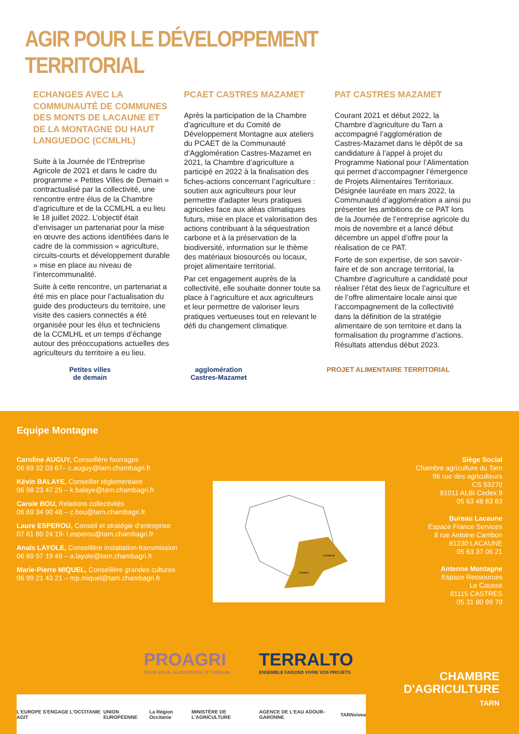AGIR POUR LE DÉVELOPPEMENT TERRITORIAL
ECHANGES AVEC LA COMMUNAUTÉ DE COMMUNES DES MONTS DE LACAUNE ET DE LA MONTAGNE DU HAUT LANGUEDOC (CCMLHL)
Suite à la Journée de l’Entreprise Agricole de 2021 et dans le cadre du programme « Petites Villes de Demain » contractualisé par la collectivité, une rencontre entre élus de la Chambre d’agriculture et de la CCMLHL a eu lieu le 18 juillet 2022. L’objectif était d’envisager un partenariat pour la mise en œuvre des actions identifiées dans le cadre de la commission « agriculture, circuits-courts et développement durable » mise en place au niveau de l’intercommunalité.
Suite à cette rencontre, un partenariat a été mis en place pour l’actualisation du guide des producteurs du territoire, une visite des casiers connectés a été organisée pour les élus et techniciens de la CCMLHL et un temps d’échange autour des préoccupations actuelles des agriculteurs du territoire a eu lieu.
PCAET CASTRES MAZAMET
Après la participation de la Chambre d’agriculture et du Comité de Développement Montagne aux ateliers du PCAET de la Communauté d’Agglomération Castres-Mazamet en 2021, la Chambre d’agriculture a participé en 2022 à la finalisation des fiches-actions concernant l’agriculture : soutien aux agriculteurs pour leur permettre d'adapter leurs pratiques agricoles face aux aléas climatiques futurs, mise en place et valorisation des actions contribuant à la séquestration carbone et à la préservation de la biodiversité, information sur le thème des matériaux biosourcés ou locaux, projet alimentaire territorial.
Par cet engagement auprès de la collectivité, elle souhaite donner toute sa place à l’agriculture et aux agriculteurs et leur permettre de valoriser leurs pratiques vertueuses tout en relevant le défi du changement climatique.
PAT CASTRES MAZAMET
Courant 2021 et début 2022, la Chambre d’agriculture du Tarn a accompagné l’agglomération de Castres-Mazamet dans le dépôt de sa candidature à l’appel à projet du Programme National pour l’Alimentation qui permet d’accompagner l’émergence de Projets Alimentaires Territoriaux. Désignée lauréate en mars 2022, la Communauté d’agglomération a ainsi pu présenter les ambitions de ce PAT lors de la Journée de l’entreprise agricole du mois de novembre et a lancé début décembre un appel d’offre pour la réalisation de ce PAT.
Forte de son expertise, de son savoir-faire et de son ancrage territorial, la Chambre d’agriculture a candidaté pour réaliser l’état des lieux de l’agriculture et de l’offre alimentaire locale ainsi que l’accompagnement de la collectivité dans la définition de la stratégie alimentaire de son territoire et dans la formalisation du programme d’actions. Résultats attendus début 2023.
Petites villes
de demain
agglomération
Castres-Mazamet
PROJET ALIMENTAIRE TERRITORIAL
Equipe Montagne
Caroline AUGUY, Conseillère fourrages
06 69 32 03 67– c.auguy@tarn.chambagri.fr
Kévin BALAYE, Conseiller réglementaire
06 98 23 47 25 – k.balaye@tarn.chambagri.fr
Carole BOU, Relations collectivités
06 69 34 90 48 – c.bou@tarn.chambagri.fr
Laure ESPEROU, Conseil et stratégie d’entreprise
07 61 60 24 19- l.esperou@tarn.chambagri.fr
Anaïs LAYOLE, Conseillère installation-transmission
06 69 57 19 49 – a.layole@tarn.chambagri.fr
Marie-Pierre MIQUEL, Conseillère grandes cultures
06 99 21 43 21 – mp.miquel@tarn.chambagri.fr
Lacauna
Castres
Siège Social
Chambre agriculture du Tarn
96 rue des agriculteurs
CS 53270
81011 ALBI Cedex 9
05 63 48 83 83
Bureau Lacaune
Espace France Services
8 rue Antoine Cambon
81230 LACAUNE
05 63 37 06 21
Antenne Montagne
Espace Ressources
Le Causse
81115 CASTRES
05 31 80 99 70
PROAGRI
POUR VOUS, AUJOURD'HUI, ET DEMAIN
TERRALTO
ENSEMBLE FAISONS VIVRE VOS PROJETS
L'EUROPE S'ENGAGE L'OCCITANIE AGIT UNION EUROPÉENNE La Région Occitanie MINISTÈRE DE L'AGRICULTURE AGENCE DE L'EAU ADOUR-GARONNE TARN vivea
CHAMBRE
D'AGRICULTURE
TARN